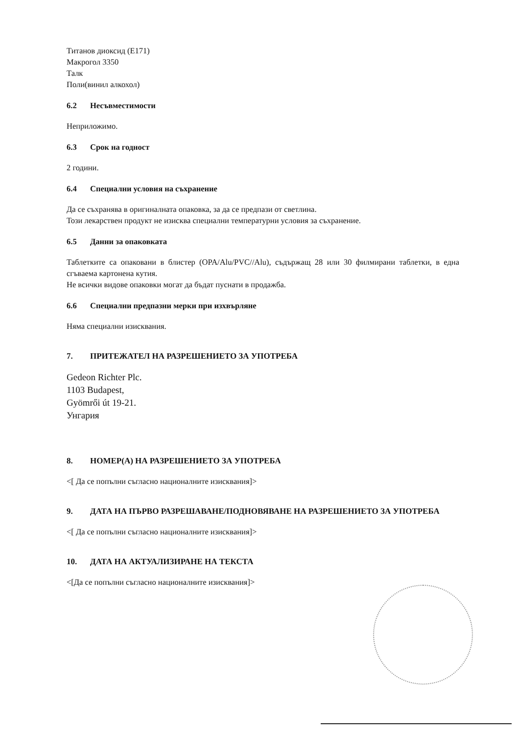Титанов диоксид (E171)
Макрогол 3350
Талк
Поли(винил алкохол)
6.2 Несъвместимости
Неприложимо.
6.3 Срок на годност
2 години.
6.4 Специални условия на съхранение
Да се съхранява в оригиналната опаковка, за да се предпази от светлина.
Този лекарствен продукт не изисква специални температурни условия за съхранение.
6.5 Данни за опаковката
Таблетките са опаковани в блистер (OPA/Alu/PVC//Alu), съдържащ 28 или 30 филмирани таблетки, в една сгъваема картонена кутия.
Не всички видове опаковки могат да бъдат пуснати в продажба.
6.6 Специални предпазни мерки при изхвърляне
Няма специални изисквания.
7. ПРИТЕЖАТЕЛ НА РАЗРЕШЕНИЕТО ЗА УПОТРЕБА
Gedeon Richter Plc.
1103 Budapest,
Gyömrői út 19-21.
Унгария
8. НОМЕР(А) НА РАЗРЕШЕНИЕТО ЗА УПОТРЕБА
<[ Да се попълни съгласно националните изисквания]>
9. ДАТА НА ПЪРВО РАЗРЕШАВАНЕ/ПОДНОВЯВАНЕ НА РАЗРЕШЕНИЕТО ЗА УПОТРЕБА
<[ Да се попълни съгласно националните изисквания]>
10. ДАТА НА АКТУАЛИЗИРАНЕ НА ТЕКСТА
<[Да се попълни съгласно националните изисквания]>